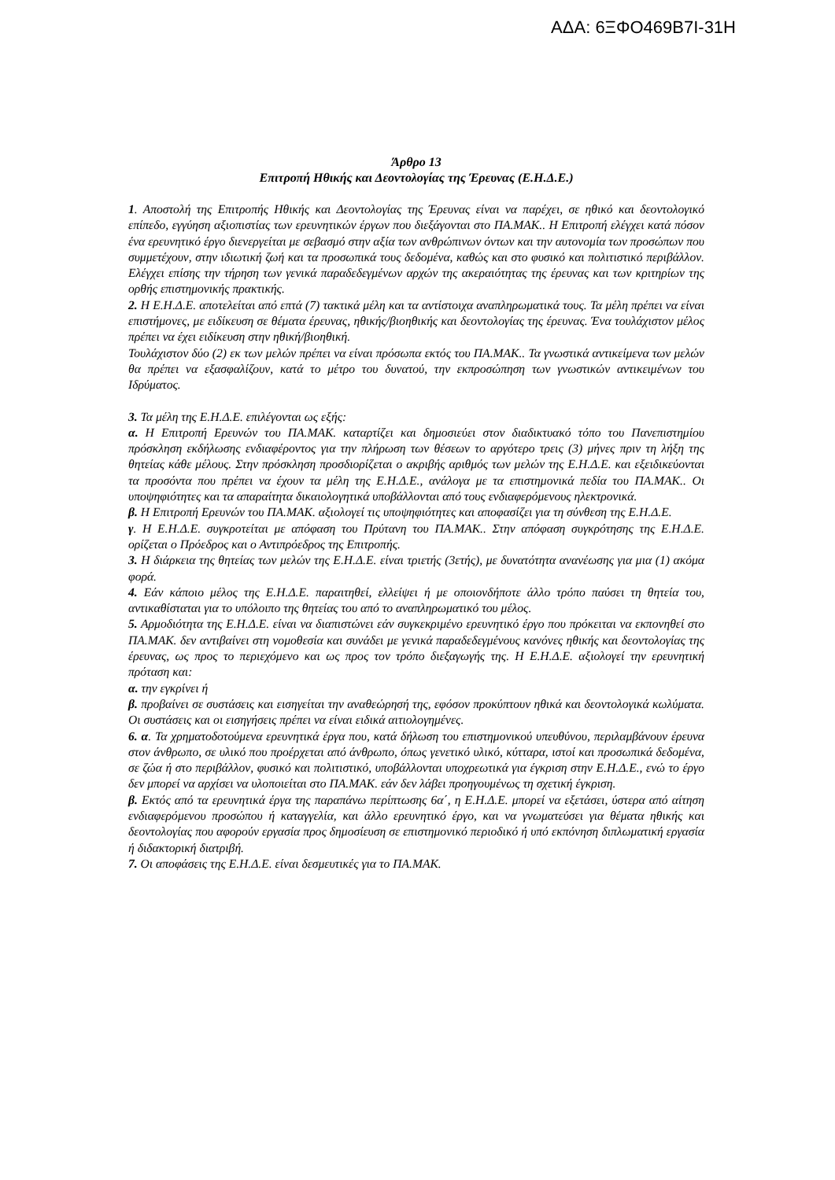ΑΔΑ: 6ΞΦΟ469Β7Ι-31Η
Άρθρο 13
Επιτροπή Ηθικής και Δεοντολογίας της Έρευνας (Ε.Η.Δ.Ε.)
1. Αποστολή της Επιτροπής Ηθικής και Δεοντολογίας της Έρευνας είναι να παρέχει, σε ηθικό και δεοντολογικό επίπεδο, εγγύηση αξιοπιστίας των ερευνητικών έργων που διεξάγονται στο ΠΑ.ΜΑΚ.. Η Επιτροπή ελέγχει κατά πόσον ένα ερευνητικό έργο διενεργείται με σεβασμό στην αξία των ανθρώπινων όντων και την αυτονομία των προσώπων που συμμετέχουν, στην ιδιωτική ζωή και τα προσωπικά τους δεδομένα, καθώς και στο φυσικό και πολιτιστικό περιβάλλον. Ελέγχει επίσης την τήρηση των γενικά παραδεδεγμένων αρχών της ακεραιότητας της έρευνας και των κριτηρίων της ορθής επιστημονικής πρακτικής.
2. Η Ε.Η.Δ.Ε. αποτελείται από επτά (7) τακτικά μέλη και τα αντίστοιχα αναπληρωματικά τους. Τα μέλη πρέπει να είναι επιστήμονες, με ειδίκευση σε θέματα έρευνας, ηθικής/βιοηθικής και δεοντολογίας της έρευνας. Ένα τουλάχιστον μέλος πρέπει να έχει ειδίκευση στην ηθική/βιοηθική.
Τουλάχιστον δύο (2) εκ των μελών πρέπει να είναι πρόσωπα εκτός του ΠΑ.ΜΑΚ.. Τα γνωστικά αντικείμενα των μελών θα πρέπει να εξασφαλίζουν, κατά το μέτρο του δυνατού, την εκπροσώπηση των γνωστικών αντικειμένων του Ιδρύματος.
3. Τα μέλη της Ε.Η.Δ.Ε. επιλέγονται ως εξής:
α. Η Επιτροπή Ερευνών του ΠΑ.ΜΑΚ. καταρτίζει και δημοσιεύει στον διαδικτυακό τόπο του Πανεπιστημίου πρόσκληση εκδήλωσης ενδιαφέροντος για την πλήρωση των θέσεων το αργότερο τρεις (3) μήνες πριν τη λήξη της θητείας κάθε μέλους. Στην πρόσκληση προσδιορίζεται ο ακριβής αριθμός των μελών της Ε.Η.Δ.Ε. και εξειδικεύονται τα προσόντα που πρέπει να έχουν τα μέλη της Ε.Η.Δ.Ε., ανάλογα με τα επιστημονικά πεδία του ΠΑ.ΜΑΚ.. Οι υποψηφιότητες και τα απαραίτητα δικαιολογητικά υποβάλλονται από τους ενδιαφερόμενους ηλεκτρονικά.
β. Η Επιτροπή Ερευνών του ΠΑ.ΜΑΚ. αξιολογεί τις υποψηφιότητες και αποφασίζει για τη σύνθεση της Ε.Η.Δ.Ε.
γ. Η Ε.Η.Δ.Ε. συγκροτείται με απόφαση του Πρύτανη του ΠΑ.ΜΑΚ.. Στην απόφαση συγκρότησης της Ε.Η.Δ.Ε. ορίζεται ο Πρόεδρος και ο Αντιπρόεδρος της Επιτροπής.
3. Η διάρκεια της θητείας των μελών της Ε.Η.Δ.Ε. είναι τριετής (3ετής), με δυνατότητα ανανέωσης για μια (1) ακόμα φορά.
4. Εάν κάποιο μέλος της Ε.Η.Δ.Ε. παραιτηθεί, ελλείψει ή με οποιονδήποτε άλλο τρόπο παύσει τη θητεία του, αντικαθίσταται για το υπόλοιπο της θητείας του από το αναπληρωματικό του μέλος.
5. Αρμοδιότητα της Ε.Η.Δ.Ε. είναι να διαπιστώνει εάν συγκεκριμένο ερευνητικό έργο που πρόκειται να εκπονηθεί στο ΠΑ.ΜΑΚ. δεν αντιβαίνει στη νομοθεσία και συνάδει με γενικά παραδεδεγμένους κανόνες ηθικής και δεοντολογίας της έρευνας, ως προς το περιεχόμενο και ως προς τον τρόπο διεξαγωγής της. Η Ε.Η.Δ.Ε. αξιολογεί την ερευνητική πρόταση και:
α. την εγκρίνει ή
β. προβαίνει σε συστάσεις και εισηγείται την αναθεώρησή της, εφόσον προκύπτουν ηθικά και δεοντολογικά κωλύματα. Οι συστάσεις και οι εισηγήσεις πρέπει να είναι ειδικά αιτιολογημένες.
6. α. Τα χρηματοδοτούμενα ερευνητικά έργα που, κατά δήλωση του επιστημονικού υπευθύνου, περιλαμβάνουν έρευνα στον άνθρωπο, σε υλικό που προέρχεται από άνθρωπο, όπως γενετικό υλικό, κύτταρα, ιστοί και προσωπικά δεδομένα, σε ζώα ή στο περιβάλλον, φυσικό και πολιτιστικό, υποβάλλονται υποχρεωτικά για έγκριση στην Ε.Η.Δ.Ε., ενώ το έργο δεν μπορεί να αρχίσει να υλοποιείται στο ΠΑ.ΜΑΚ. εάν δεν λάβει προηγουμένως τη σχετική έγκριση.
β. Εκτός από τα ερευνητικά έργα της παραπάνω περίπτωσης 6α΄, η Ε.Η.Δ.Ε. μπορεί να εξετάσει, ύστερα από αίτηση ενδιαφερόμενου προσώπου ή καταγγελία, και άλλο ερευνητικό έργο, και να γνωματεύσει για θέματα ηθικής και δεοντολογίας που αφορούν εργασία προς δημοσίευση σε επιστημονικό περιοδικό ή υπό εκπόνηση διπλωματική εργασία ή διδακτορική διατριβή.
7. Οι αποφάσεις της Ε.Η.Δ.Ε. είναι δεσμευτικές για το ΠΑ.ΜΑΚ.